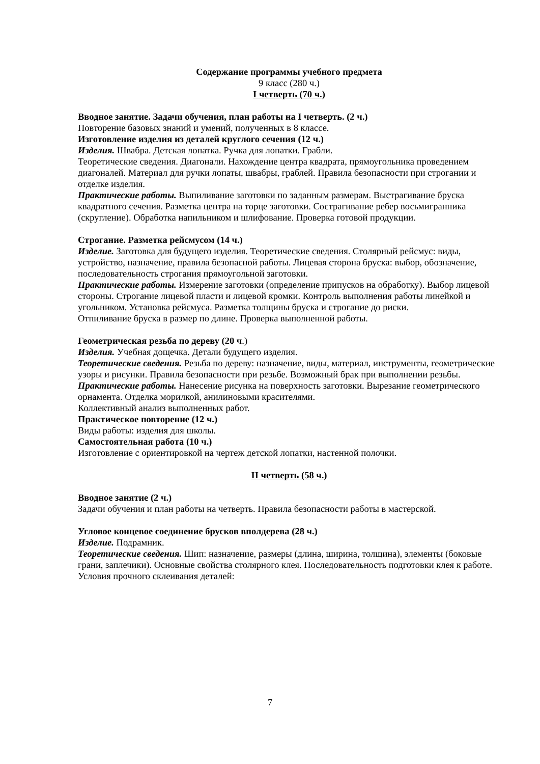Содержание программы учебного предмета
9 класс (280 ч.)
I четверть (70 ч.)
Вводное занятие. Задачи обучения, план работы на I четверть. (2 ч.)
Повторение базовых знаний и умений, полученных в 8 классе.
Изготовление изделия из деталей круглого сечения (12 ч.)
Изделия. Швабра. Детская лопатка. Ручка для лопатки. Грабли.
Теоретические сведения. Диагонали. Нахождение центра квадрата, прямоугольника проведением
диагоналей. Материал для ручки лопаты, швабры, граблей. Правила безопасности при строгании и отделке изделия.
Практические работы. Выпиливание заготовки по заданным размерам. Выстрагивание бруска квадратного сечения. Разметка центра на торце заготовки. Сострагивание ребер восьмигранника (скругление). Обработка напильником и шлифование. Проверка готовой продукции.
Строгание. Разметка рейсмусом (14 ч.)
Изделие. Заготовка для будущего изделия. Теоретические сведения. Столярный рейсмус: виды, устройство, назначение, правила безопасной работы. Лицевая сторона бруска: выбор, обозначение, последовательность строгания прямоугольной заготовки.
Практические работы. Измерение заготовки (определение припусков на обработку). Выбор лицевой стороны. Строгание лицевой пласти и лицевой кромки. Контроль выполнения работы линейкой и угольником. Установка рейсмуса. Разметка толщины бруска и строгание до риски.
Отпиливание бруска в размер по длине. Проверка выполненной работы.
Геометрическая резьба по дереву (20 ч.)
Изделия. Учебная дощечка. Детали будущего изделия.
Теоретические сведения. Резьба по дереву: назначение, виды, материал, инструменты, геометрические узоры и рисунки. Правила безопасности при резьбе. Возможный брак при выполнении резьбы.
Практические работы. Нанесение рисунка на поверхность заготовки. Вырезание геометрического орнамента. Отделка морилкой, анилиновыми красителями.
Коллективный анализ выполненных работ.
Практическое повторение (12 ч.)
Виды работы: изделия для школы.
Самостоятельная работа (10 ч.)
Изготовление с ориентировкой на чертеж детской лопатки, настенной полочки.
II четверть (58 ч.)
Вводное занятие (2 ч.)
Задачи обучения и план работы на четверть. Правила безопасности работы в мастерской.
Угловое концевое соединение брусков вполдерева (28 ч.)
Изделие. Подрамник.
Теоретические сведения. Шип: назначение, размеры (длина, ширина, толщина), элементы (боковые грани, заплечики). Основные свойства столярного клея. Последовательность подготовки клея к работе. Условия прочного склеивания деталей:
7